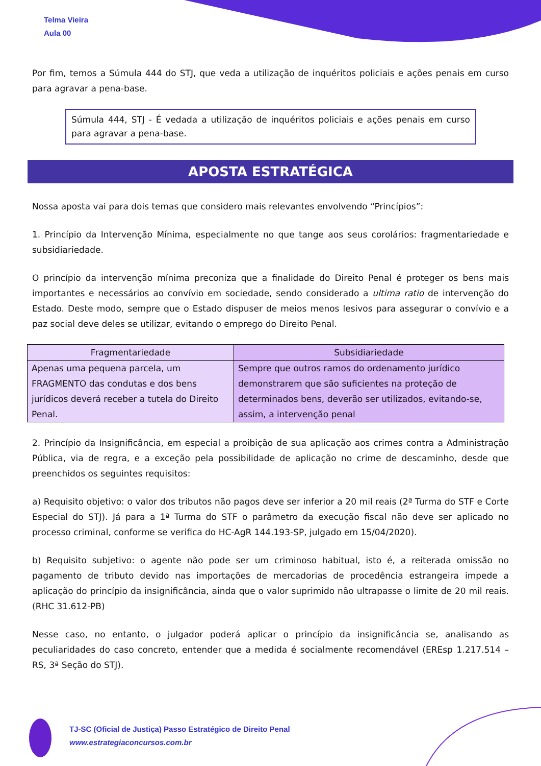Telma Vieira
Aula 00
Por fim, temos a Súmula 444 do STJ, que veda a utilização de inquéritos policiais e ações penais em curso para agravar a pena-base.
Súmula 444, STJ - É vedada a utilização de inquéritos policiais e ações penais em curso para agravar a pena-base.
APOSTA ESTRATÉGICA
Nossa aposta vai para dois temas que considero mais relevantes envolvendo “Princípios”:
1. Princípio da Intervenção Mínima, especialmente no que tange aos seus corolários: fragmentariedade e subsidiariedade.
O princípio da intervenção mínima preconiza que a finalidade do Direito Penal é proteger os bens mais importantes e necessários ao convívio em sociedade, sendo considerado a ultima ratio de intervenção do Estado. Deste modo, sempre que o Estado dispuser de meios menos lesivos para assegurar o convívio e a paz social deve deles se utilizar, evitando o emprego do Direito Penal.
| Fragmentariedade | Subsidiariedade |
| --- | --- |
| Apenas uma pequena parcela, um FRAGMENTO das condutas e dos bens jurídicos deverá receber a tutela do Direito Penal. | Sempre que outros ramos do ordenamento jurídico demonstrarem que são suficientes na proteção de determinados bens, deverão ser utilizados, evitando-se, assim, a intervenção penal |
2. Princípio da Insignificância, em especial a proibição de sua aplicação aos crimes contra a Administração Pública, via de regra, e a exceção pela possibilidade de aplicação no crime de descaminho, desde que preenchidos os seguintes requisitos:
a) Requisito objetivo: o valor dos tributos não pagos deve ser inferior a 20 mil reais (2ª Turma do STF e Corte Especial do STJ). Já para a 1ª Turma do STF o parâmetro da execução fiscal não deve ser aplicado no processo criminal, conforme se verifica do HC-AgR 144.193-SP, julgado em 15/04/2020).
b) Requisito subjetivo: o agente não pode ser um criminoso habitual, isto é, a reiterada omissão no pagamento de tributo devido nas importações de mercadorias de procedência estrangeira impede a aplicação do princípio da insignificância, ainda que o valor suprimido não ultrapasse o limite de 20 mil reais. (RHC 31.612-PB)
Nesse caso, no entanto, o julgador poderá aplicar o princípio da insignificância se, analisando as peculiaridades do caso concreto, entender que a medida é socialmente recomendável (EREsp 1.217.514 – RS, 3ª Seção do STJ).
TJ-SC (Oficial de Justiça) Passo Estratégico de Direito Penal
www.estrategiaconcursos.com.br